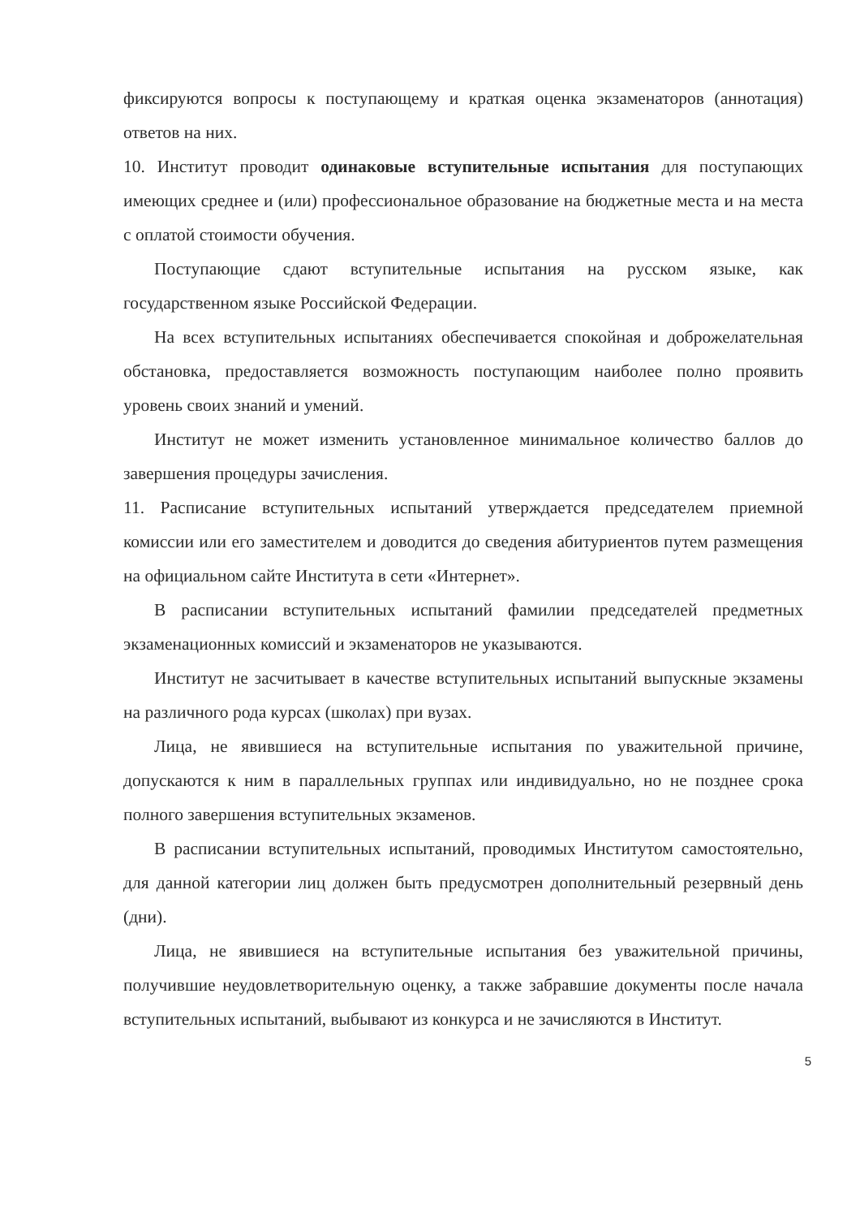фиксируются вопросы к поступающему и краткая оценка экзаменаторов (аннотация) ответов на них.
10. Институт проводит одинаковые вступительные испытания для поступающих имеющих среднее и (или) профессиональное образование на бюджетные места и на места с оплатой стоимости обучения.
Поступающие сдают вступительные испытания на русском языке, как государственном языке Российской Федерации.
На всех вступительных испытаниях обеспечивается спокойная и доброжелательная обстановка, предоставляется возможность поступающим наиболее полно проявить уровень своих знаний и умений.
Институт не может изменить установленное минимальное количество баллов до завершения процедуры зачисления.
11. Расписание вступительных испытаний утверждается председателем приемной комиссии или его заместителем и доводится до сведения абитуриентов путем размещения на официальном сайте Института в сети «Интернет».
В расписании вступительных испытаний фамилии председателей предметных экзаменационных комиссий и экзаменаторов не указываются.
Институт не засчитывает в качестве вступительных испытаний выпускные экзамены на различного рода курсах (школах) при вузах.
Лица, не явившиеся на вступительные испытания по уважительной причине, допускаются к ним в параллельных группах или индивидуально, но не позднее срока полного завершения вступительных экзаменов.
В расписании вступительных испытаний, проводимых Институтом самостоятельно, для данной категории лиц должен быть предусмотрен дополнительный резервный день (дни).
Лица, не явившиеся на вступительные испытания без уважительной причины, получившие неудовлетворительную оценку, а также забравшие документы после начала вступительных испытаний, выбывают из конкурса и не зачисляются в Институт.
5